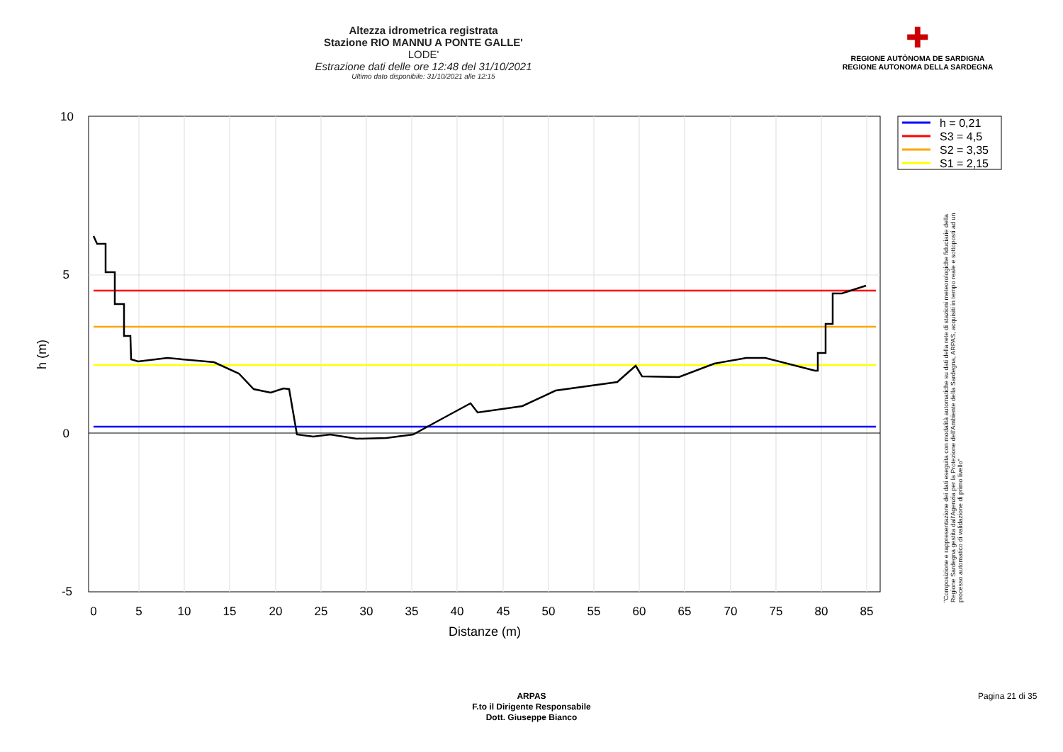Altezza idrometrica registrata
Stazione RIO MANNU A PONTE GALLE'
LODE'
Estrazione dati delle ore 12:48 del 31/10/2021
Ultimo dato disponibile: 31/10/2021 alle 12:15
✚
REGIONE AUTÒNOMA DE SARDIGNA
REGIONE AUTONOMA DELLA SARDEGNA
0
5
10
15
20
25
30
35
40
45
50
55
60
65
70
75
80
85
Distanze (m)
10
5
0
-5
h (m)
h = 0,21
S3 = 4,5
S2 = 3,35
S1 = 2,15
"Composizione e rappresentazione dei dati eseguita con modalità automatiche su dati della rete di stazioni meteorologiche fiduciarie della Regione Sardegna gestita dall'Agenzia per la Protezione dell'Ambiente della Sardegna, ARPAS, acquisiti in tempo reale e sottoposti ad un processo automatico di validazione di primo livello"
ARPAS
F.to il Dirigente Responsabile
Dott. Giuseppe Bianco
Pagina 21 di 35